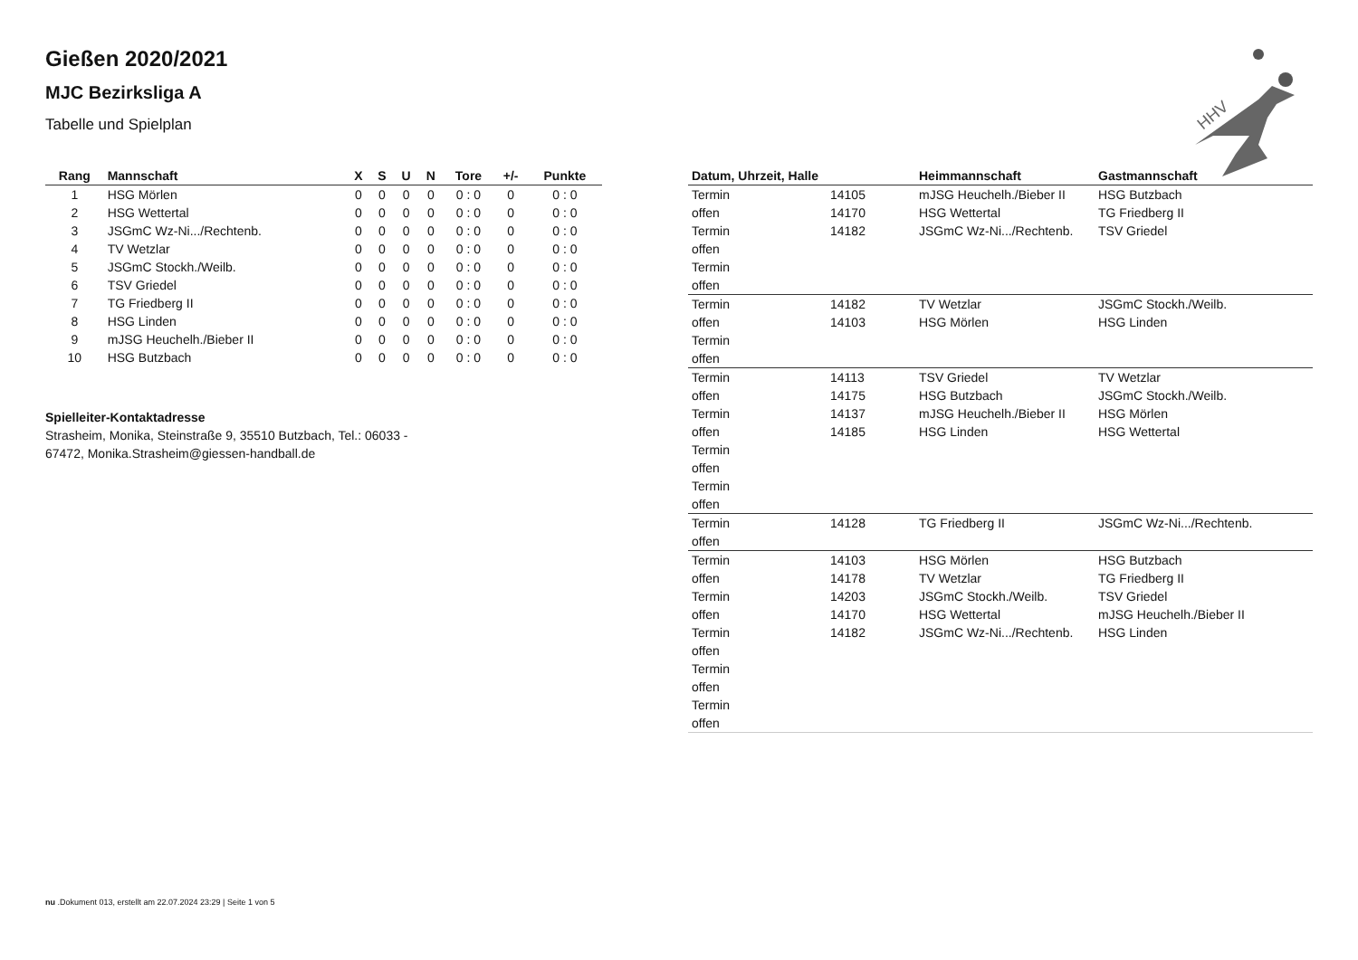HHV
Gießen 2020/2021
MJC Bezirksliga A
Tabelle und Spielplan
| Rang | Mannschaft | X | S | U | N | Tore | +/- | Punkte |
| --- | --- | --- | --- | --- | --- | --- | --- | --- |
| 1 | HSG Mörlen | 0 | 0 | 0 | 0 | 0 : 0 | 0 | 0 : 0 |
| 2 | HSG Wettertal | 0 | 0 | 0 | 0 | 0 : 0 | 0 | 0 : 0 |
| 3 | JSGmC Wz-Ni.../Rechtenb. | 0 | 0 | 0 | 0 | 0 : 0 | 0 | 0 : 0 |
| 4 | TV Wetzlar | 0 | 0 | 0 | 0 | 0 : 0 | 0 | 0 : 0 |
| 5 | JSGmC Stockh./Weilb. | 0 | 0 | 0 | 0 | 0 : 0 | 0 | 0 : 0 |
| 6 | TSV Griedel | 0 | 0 | 0 | 0 | 0 : 0 | 0 | 0 : 0 |
| 7 | TG Friedberg II | 0 | 0 | 0 | 0 | 0 : 0 | 0 | 0 : 0 |
| 8 | HSG Linden | 0 | 0 | 0 | 0 | 0 : 0 | 0 | 0 : 0 |
| 9 | mJSG Heuchelh./Bieber II | 0 | 0 | 0 | 0 | 0 : 0 | 0 | 0 : 0 |
| 10 | HSG Butzbach | 0 | 0 | 0 | 0 | 0 : 0 | 0 | 0 : 0 |
Spielleiter-Kontaktadresse
Strasheim, Monika, Steinstraße 9, 35510 Butzbach, Tel.: 06033 - 67472, Monika.Strasheim@giessen-handball.de
| Datum, Uhrzeit, Halle | | Heimmannschaft | Gastmannschaft |
| --- | --- | --- | --- |
| Termin | 14105 | mJSG Heuchelh./Bieber II | HSG Butzbach |
| offen | 14170 | HSG Wettertal | TG Friedberg II |
| Termin | 14182 | JSGmC Wz-Ni.../Rechtenb. | TSV Griedel |
| offen | | | |
| Termin | | | |
| offen | | | |
| Termin | 14182 | TV Wetzlar | JSGmC Stockh./Weilb. |
| offen | 14103 | HSG Mörlen | HSG Linden |
| Termin | | | |
| offen | | | |
| Termin | 14113 | TSV Griedel | TV Wetzlar |
| offen | 14175 | HSG Butzbach | JSGmC Stockh./Weilb. |
| Termin | 14137 | mJSG Heuchelh./Bieber II | HSG Mörlen |
| offen | 14185 | HSG Linden | HSG Wettertal |
| Termin | | | |
| offen | | | |
| Termin | | | |
| offen | | | |
| Termin | 14128 | TG Friedberg II | JSGmC Wz-Ni.../Rechtenb. |
| offen | | | |
| Termin | 14103 | HSG Mörlen | HSG Butzbach |
| offen | 14178 | TV Wetzlar | TG Friedberg II |
| Termin | 14203 | JSGmC Stockh./Weilb. | TSV Griedel |
| offen | 14170 | HSG Wettertal | mJSG Heuchelh./Bieber II |
| Termin | 14182 | JSGmC Wz-Ni.../Rechtenb. | HSG Linden |
| offen | | | |
| Termin | | | |
| offen | | | |
| Termin | | | |
| offen | | | |
nu .Dokument 013, erstellt am 22.07.2024 23:29 | Seite 1 von 5